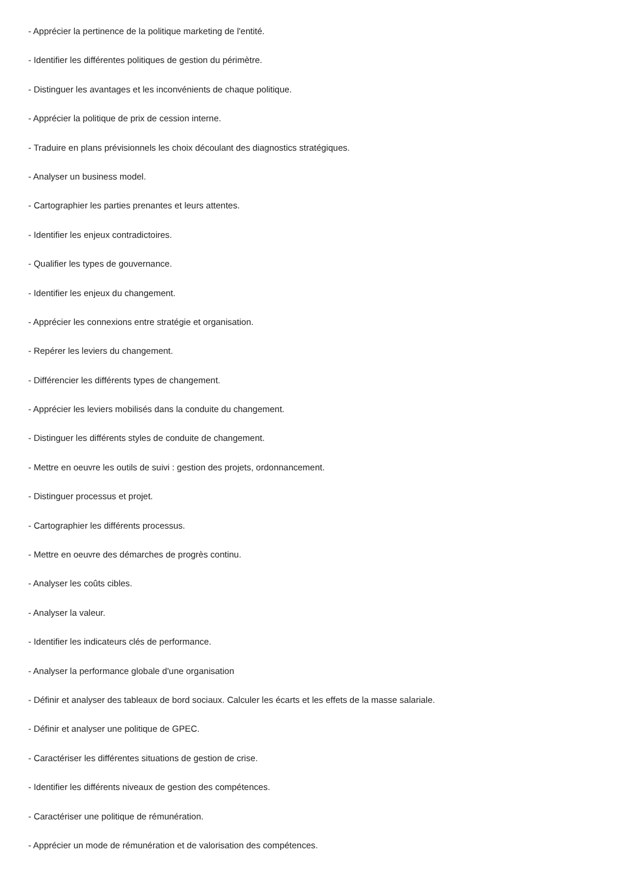- Apprécier la pertinence de la politique marketing de l'entité.
- Identifier les différentes politiques de gestion du périmètre.
- Distinguer les avantages et les inconvénients de chaque politique.
- Apprécier la politique de prix de cession interne.
- Traduire en plans prévisionnels les choix découlant des diagnostics stratégiques.
- Analyser un business model.
- Cartographier les parties prenantes et leurs attentes.
- Identifier les enjeux contradictoires.
- Qualifier les types de gouvernance.
- Identifier les enjeux du changement.
- Apprécier les connexions entre stratégie et organisation.
- Repérer les leviers du changement.
- Différencier les différents types de changement.
- Apprécier les leviers mobilisés dans la conduite du changement.
- Distinguer les différents styles de conduite de changement.
- Mettre en oeuvre les outils de suivi : gestion des projets, ordonnancement.
- Distinguer processus et projet.
- Cartographier les différents processus.
- Mettre en oeuvre des démarches de progrès continu.
- Analyser les coûts cibles.
- Analyser la valeur.
- Identifier les indicateurs clés de performance.
- Analyser la performance globale d'une organisation
- Définir et analyser des tableaux de bord sociaux. Calculer les écarts et les effets de la masse salariale.
- Définir et analyser une politique de GPEC.
- Caractériser les différentes situations de gestion de crise.
- Identifier les différents niveaux de gestion des compétences.
- Caractériser une politique de rémunération.
- Apprécier un mode de rémunération et de valorisation des compétences.